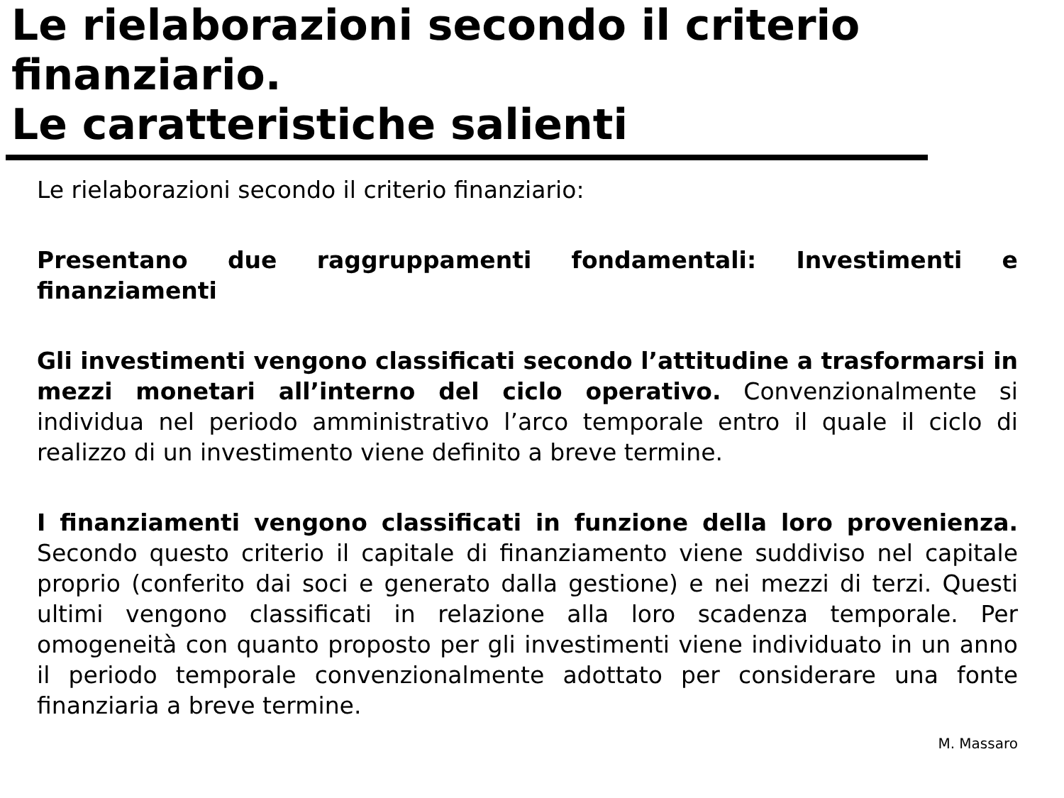Le rielaborazioni secondo il criterio finanziario.
Le caratteristiche salienti
Le rielaborazioni secondo il criterio finanziario:
Presentano due raggruppamenti fondamentali: Investimenti e finanziamenti
Gli investimenti vengono classificati secondo l’attitudine a trasformarsi in mezzi monetari all’interno del ciclo operativo. Convenzionalmente si individua nel periodo amministrativo l’arco temporale entro il quale il ciclo di realizzo di un investimento viene definito a breve termine.
I finanziamenti vengono classificati in funzione della loro provenienza. Secondo questo criterio il capitale di finanziamento viene suddiviso nel capitale proprio (conferito dai soci e generato dalla gestione) e nei mezzi di terzi. Questi ultimi vengono classificati in relazione alla loro scadenza temporale. Per omogeneità con quanto proposto per gli investimenti viene individuato in un anno il periodo temporale convenzionalmente adottato per considerare una fonte finanziaria a breve termine.
M. Massaro